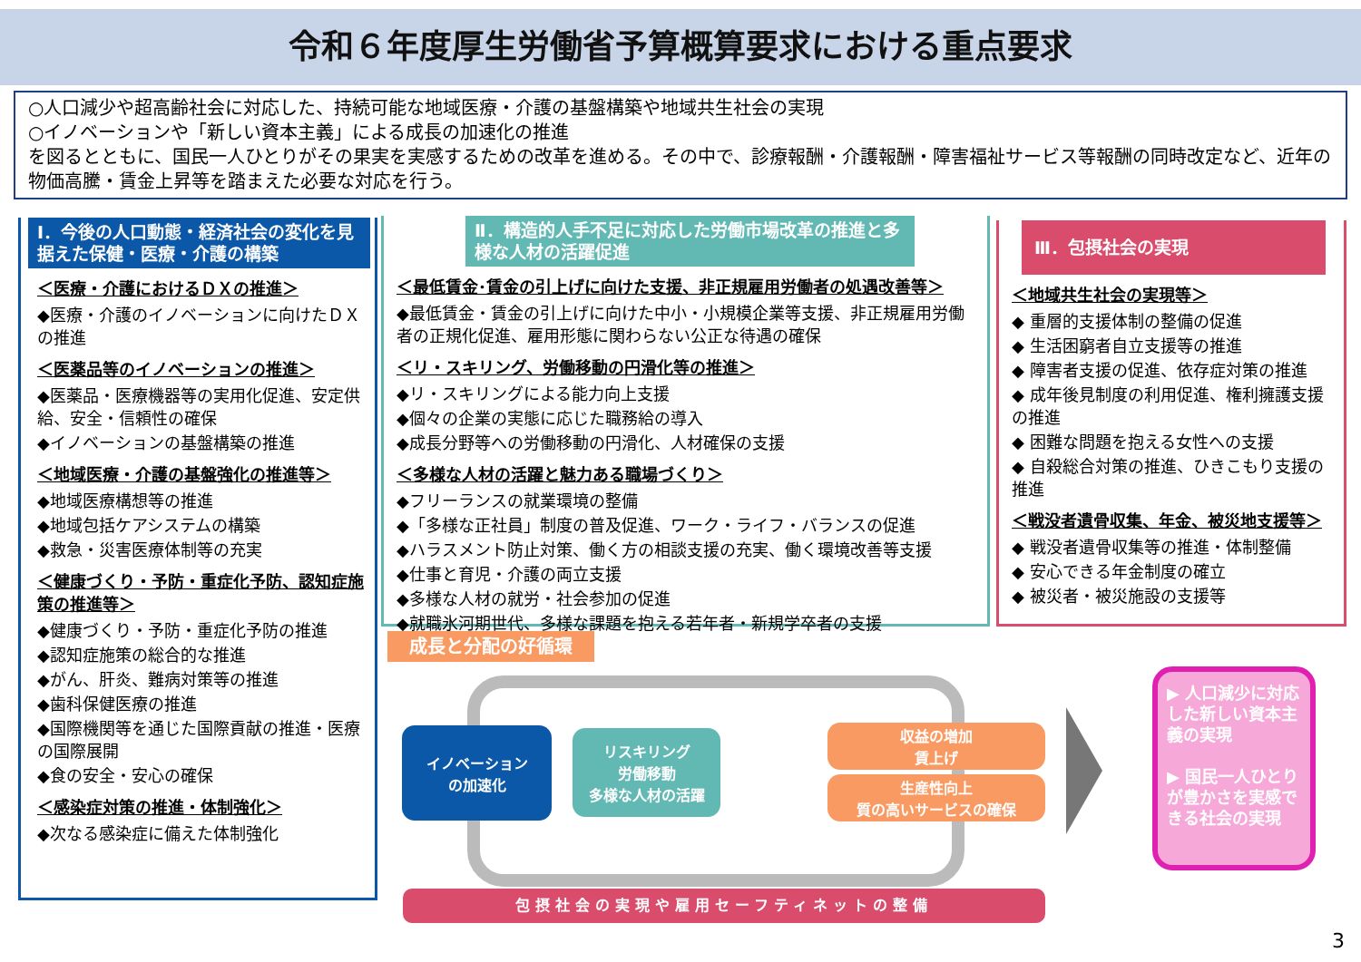令和６年度厚生労働省予算概算要求における重点要求
○人口減少や超高齢社会に対応した、持続可能な地域医療・介護の基盤構築や地域共生社会の実現
○イノベーションや「新しい資本主義」による成長の加速化の推進
を図るとともに、国民一人ひとりがその果実を実感するための改革を進める。その中で、診療報酬・介護報酬・障害福祉サービス等報酬の同時改定など、近年の物価高騰・賃金上昇等を踏まえた必要な対応を行う。
Ⅰ．今後の人口動態・経済社会の変化を見据えた保健・医療・介護の構築
＜医療・介護におけるＤＸの推進＞
◆医療・介護のイノベーションに向けたＤＸの推進
＜医薬品等のイノベーションの推進＞
◆医薬品・医療機器等の実用化促進、安定供給、安全・信頼性の確保
◆イノベーションの基盤構築の推進
＜地域医療・介護の基盤強化の推進等＞
◆地域医療構想等の推進
◆地域包括ケアシステムの構築
◆救急・災害医療体制等の充実
＜健康づくり・予防・重症化予防、認知症施策の推進等＞
◆健康づくり・予防・重症化予防の推進
◆認知症施策の総合的な推進
◆がん、肝炎、難病対策等の推進
◆歯科保健医療の推進
◆国際機関等を通じた国際貢献の推進・医療の国際展開
◆食の安全・安心の確保
＜感染症対策の推進・体制強化＞
◆次なる感染症に備えた体制強化
Ⅱ．構造的人手不足に対応した労働市場改革の推進と多様な人材の活躍促進
＜最低賃金･賃金の引上げに向けた支援、非正規雇用労働者の処遇改善等＞
◆最低賃金・賃金の引上げに向けた中小・小規模企業等支援、非正規雇用労働者の正規化促進、雇用形態に関わらない公正な待遇の確保
＜リ・スキリング、労働移動の円滑化等の推進＞
◆リ・スキリングによる能力向上支援
◆個々の企業の実態に応じた職務給の導入
◆成長分野等への労働移動の円滑化、人材確保の支援
＜多様な人材の活躍と魅力ある職場づくり＞
◆フリーランスの就業環境の整備
◆「多様な正社員」制度の普及促進、ワーク・ライフ・バランスの促進
◆ハラスメント防止対策、働く方の相談支援の充実、働く環境改善等支援
◆仕事と育児・介護の両立支援
◆多様な人材の就労・社会参加の促進
◆就職氷河期世代、多様な課題を抱える若年者・新規学卒者の支援
Ⅲ．包摂社会の実現
＜地域共生社会の実現等＞
◆ 重層的支援体制の整備の促進
◆ 生活困窮者自立支援等の推進
◆ 障害者支援の促進、依存症対策の推進
◆ 成年後見制度の利用促進、権利擁護支援の推進
◆ 困難な問題を抱える女性への支援
◆ 自殺総合対策の推進、ひきこもり支援の推進
＜戦没者遺骨収集、年金、被災地支援等＞
◆ 戦没者遺骨収集等の推進・体制整備
◆ 安心できる年金制度の確立
◆ 被災者・被災施設の支援等
成長と分配の好循環
イノベーション
の加速化
リスキリング
労働移動
多様な人材の活躍
収益の増加
賃上げ
生産性向上
質の高いサービスの確保
▶ 人口減少に対応した新しい資本主義の実現
▶ 国民一人ひとりが豊かさを実感できる社会の実現
包摂社会の実現や雇用セーフティネットの整備
3